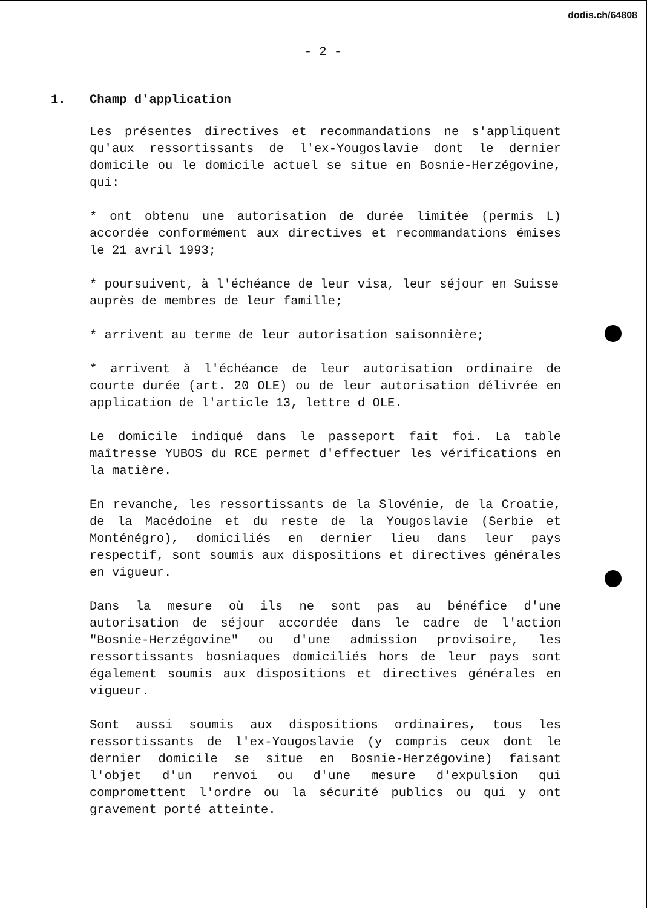dodis.ch/64808
- 2 -
1. Champ d'application
Les présentes directives et recommandations ne s'appliquent qu'aux ressortissants de l'ex-Yougoslavie dont le dernier domicile ou le domicile actuel se situe en Bosnie-Herzégovine, qui:
* ont obtenu une autorisation de durée limitée (permis L) accordée conformément aux directives et recommandations émises le 21 avril 1993;
* poursuivent, à l'échéance de leur visa, leur séjour en Suisse auprès de membres de leur famille;
* arrivent au terme de leur autorisation saisonnière;
* arrivent à l'échéance de leur autorisation ordinaire de courte durée (art. 20 OLE) ou de leur autorisation délivrée en application de l'article 13, lettre d OLE.
Le domicile indiqué dans le passeport fait foi. La table maîtresse YUBOS du RCE permet d'effectuer les vérifications en la matière.
En revanche, les ressortissants de la Slovénie, de la Croatie, de la Macédoine et du reste de la Yougoslavie (Serbie et Monténégro), domiciliés en dernier lieu dans leur pays respectif, sont soumis aux dispositions et directives générales en vigueur.
Dans la mesure où ils ne sont pas au bénéfice d'une autorisation de séjour accordée dans le cadre de l'action "Bosnie-Herzégovine" ou d'une admission provisoire, les ressortissants bosniaques domiciliés hors de leur pays sont également soumis aux dispositions et directives générales en vigueur.
Sont aussi soumis aux dispositions ordinaires, tous les ressortissants de l'ex-Yougoslavie (y compris ceux dont le dernier domicile se situe en Bosnie-Herzégovine) faisant l'objet d'un renvoi ou d'une mesure d'expulsion qui compromettent l'ordre ou la sécurité publics ou qui y ont gravement porté atteinte.